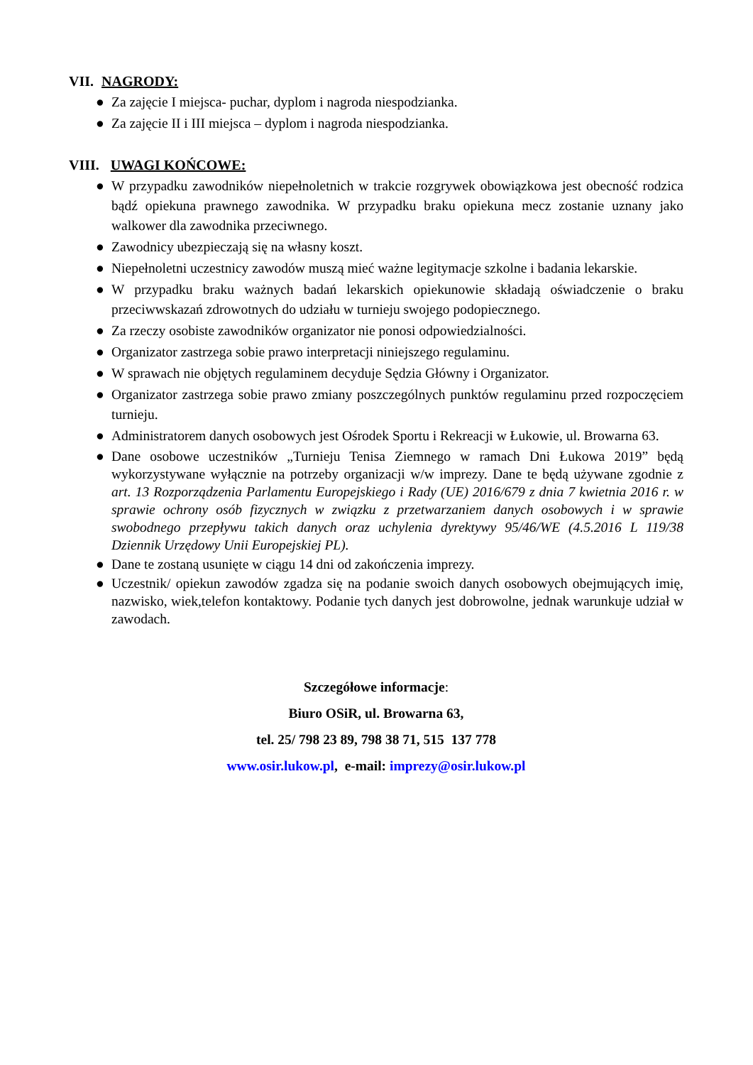VII. NAGRODY:
● Za zajęcie I miejsca- puchar, dyplom i nagroda niespodzianka.
● Za zajęcie II i III miejsca – dyplom i nagroda niespodzianka.
VIII. UWAGI KOŃCOWE:
● W przypadku zawodników niepełnoletnich w trakcie rozgrywek obowiązkowa jest obecność rodzica bądź opiekuna prawnego zawodnika. W przypadku braku opiekuna mecz zostanie uznany jako walkower dla zawodnika przeciwnego.
● Zawodnicy ubezpieczają się na własny koszt.
● Niepełnoletni uczestnicy zawodów muszą mieć ważne legitymacje szkolne i badania lekarskie.
● W przypadku braku ważnych badań lekarskich opiekunowie składają oświadczenie o braku przeciwwskazań zdrowotnych do udziału w turnieju swojego podopiecznego.
● Za rzeczy osobiste zawodników organizator nie ponosi odpowiedzialności.
● Organizator zastrzega sobie prawo interpretacji niniejszego regulaminu.
● W sprawach nie objętych regulaminem decyduje Sędzia Główny i Organizator.
● Organizator zastrzega sobie prawo zmiany poszczególnych punktów regulaminu przed rozpoczęciem turnieju.
● Administratorem danych osobowych jest Ośrodek Sportu i Rekreacji w Łukowie, ul. Browarna 63.
● Dane osobowe uczestników „Turnieju Tenisa Ziemnego w ramach Dni Łukowa 2019” będą wykorzystywane wyłącznie na potrzeby organizacji w/w imprezy. Dane te będą używane zgodnie z art. 13 Rozporządzenia Parlamentu Europejskiego i Rady (UE) 2016/679 z dnia 7 kwietnia 2016 r. w sprawie ochrony osób fizycznych w związku z przetwarzaniem danych osobowych i w sprawie swobodnego przepływu takich danych oraz uchylenia dyrektywy 95/46/WE (4.5.2016 L 119/38 Dziennik Urzędowy Unii Europejskiej PL).
● Dane te zostaną usunięte w ciągu 14 dni od zakończenia imprezy.
● Uczestnik/ opiekun zawodów zgadza się na podanie swoich danych osobowych obejmujących imię, nazwisko, wiek,telefon kontaktowy. Podanie tych danych jest dobrowolne, jednak warunkuje udział w zawodach.
Szczegółowe informacje:
Biuro OSiR, ul. Browarna 63,
tel. 25/ 798 23 89, 798 38 71, 515 137 778
www.osir.lukow.pl, e-mail: imprezy@osir.lukow.pl